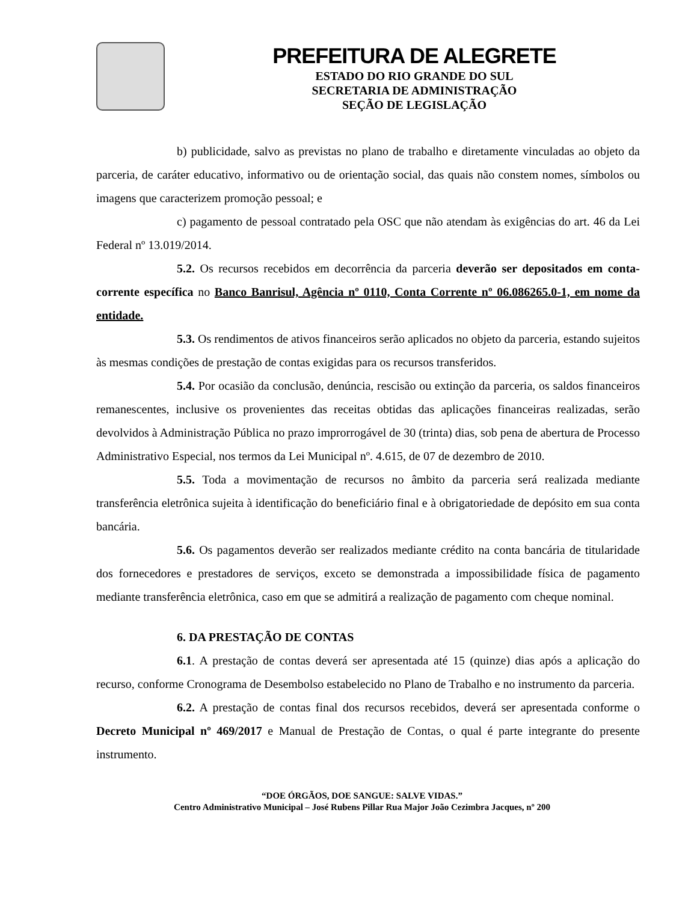PREFEITURA DE ALEGRETE
ESTADO DO RIO GRANDE DO SUL
SECRETARIA DE ADMINISTRAÇÃO
SEÇÃO DE LEGISLAÇÃO
b) publicidade, salvo as previstas no plano de trabalho e diretamente vinculadas ao objeto da parceria, de caráter educativo, informativo ou de orientação social, das quais não constem nomes, símbolos ou imagens que caracterizem promoção pessoal; e
c) pagamento de pessoal contratado pela OSC que não atendam às exigências do art. 46 da Lei Federal nº 13.019/2014.
5.2. Os recursos recebidos em decorrência da parceria deverão ser depositados em conta-corrente específica no Banco Banrisul, Agência nº 0110, Conta Corrente nº 06.086265.0-1, em nome da entidade.
5.3. Os rendimentos de ativos financeiros serão aplicados no objeto da parceria, estando sujeitos às mesmas condições de prestação de contas exigidas para os recursos transferidos.
5.4. Por ocasião da conclusão, denúncia, rescisão ou extinção da parceria, os saldos financeiros remanescentes, inclusive os provenientes das receitas obtidas das aplicações financeiras realizadas, serão devolvidos à Administração Pública no prazo improrrogável de 30 (trinta) dias, sob pena de abertura de Processo Administrativo Especial, nos termos da Lei Municipal nº. 4.615, de 07 de dezembro de 2010.
5.5. Toda a movimentação de recursos no âmbito da parceria será realizada mediante transferência eletrônica sujeita à identificação do beneficiário final e à obrigatoriedade de depósito em sua conta bancária.
5.6. Os pagamentos deverão ser realizados mediante crédito na conta bancária de titularidade dos fornecedores e prestadores de serviços, exceto se demonstrada a impossibilidade física de pagamento mediante transferência eletrônica, caso em que se admitirá a realização de pagamento com cheque nominal.
6. DA PRESTAÇÃO DE CONTAS
6.1. A prestação de contas deverá ser apresentada até 15 (quinze) dias após a aplicação do recurso, conforme Cronograma de Desembolso estabelecido no Plano de Trabalho e no instrumento da parceria.
6.2. A prestação de contas final dos recursos recebidos, deverá ser apresentada conforme o Decreto Municipal nº 469/2017 e Manual de Prestação de Contas, o qual é parte integrante do presente instrumento.
“DOE ÓRGÃOS, DOE SANGUE: SALVE VIDAS.”
Centro Administrativo Municipal – José Rubens Pillar Rua Major João Cezimbra Jacques, nº 200